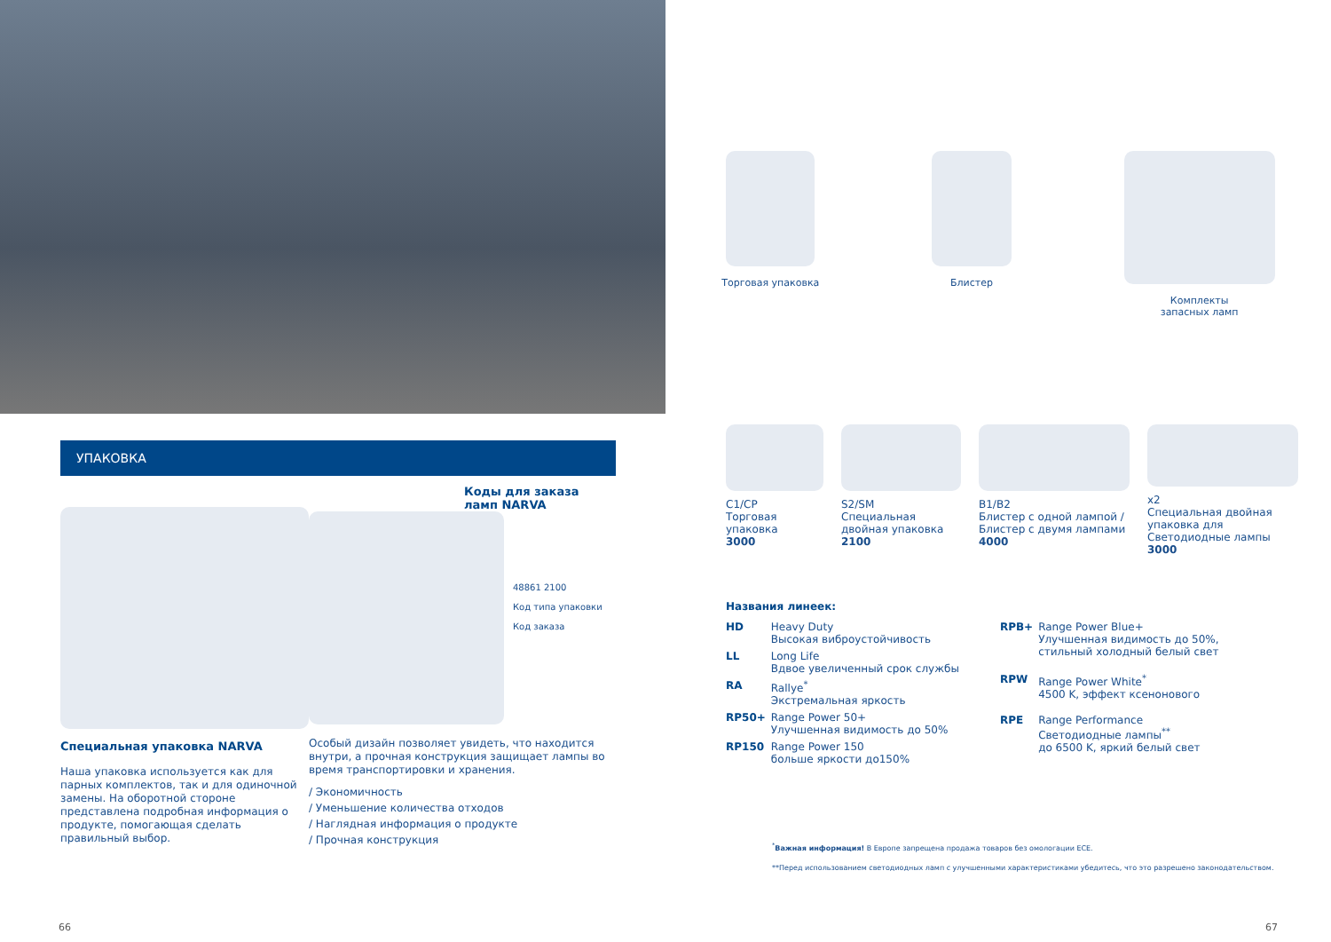УПАКОВКА
Специальная упаковка NARVA
Наша упаковка используется как для парных комплектов, так и для одиночной замены. На оборотной стороне представлена подробная информация о продукте, помогающая сделать правильный выбор.
Коды для заказа ламп NARVA
48861 2100
Код типа упаковки
Код заказа
Особый дизайн позволяет увидеть, что находится внутри, а прочная конструкция защищает лампы во время транспортировки и хранения.
/ Экономичность
/ Уменьшение количества отходов
/ Наглядная информация о продукте
/ Прочная конструкция
66
Торговая упаковка Блистер Комплекты
запасных ламп
C1/CP
Торговая упаковка
3000
S2/SM
Специальная двойная упаковка
2100
B1/B2
Блистер с одной лампой / Блистер с двумя лампами
4000
x2
Специальная двойная упаковка для Светодиодные лампы
3000
Названия линеек:
| HD | Heavy Duty Высокая виброустойчивость |
| LL | Long Life Вдвое увеличенный срок службы |
| RA | Rallye<sup>*</sup> Экстремальная яркость |
| RP50+ | Range Power 50+ Улучшенная видимость до 50% |
| RP150 | Range Power 150 больше яркости до150% |
| RPB+ | Range Power Blue+ Улучшенная видимость до 50%, стильный холодный белый свет |
| RPW | Range Power White<sup>*</sup> 4500 K, эффект ксенонового |
| RPE | Range Performance Светодиодные лампы<sup>**</sup> до 6500 K, яркий белый свет |
<sup>*</sup> Важная информация! В Европе запрещена продажа товаров без омологации ECE.
**Перед использованием светодиодных ламп с улучшенными характеристиками убедитесь, что это разрешено законодательством.
67